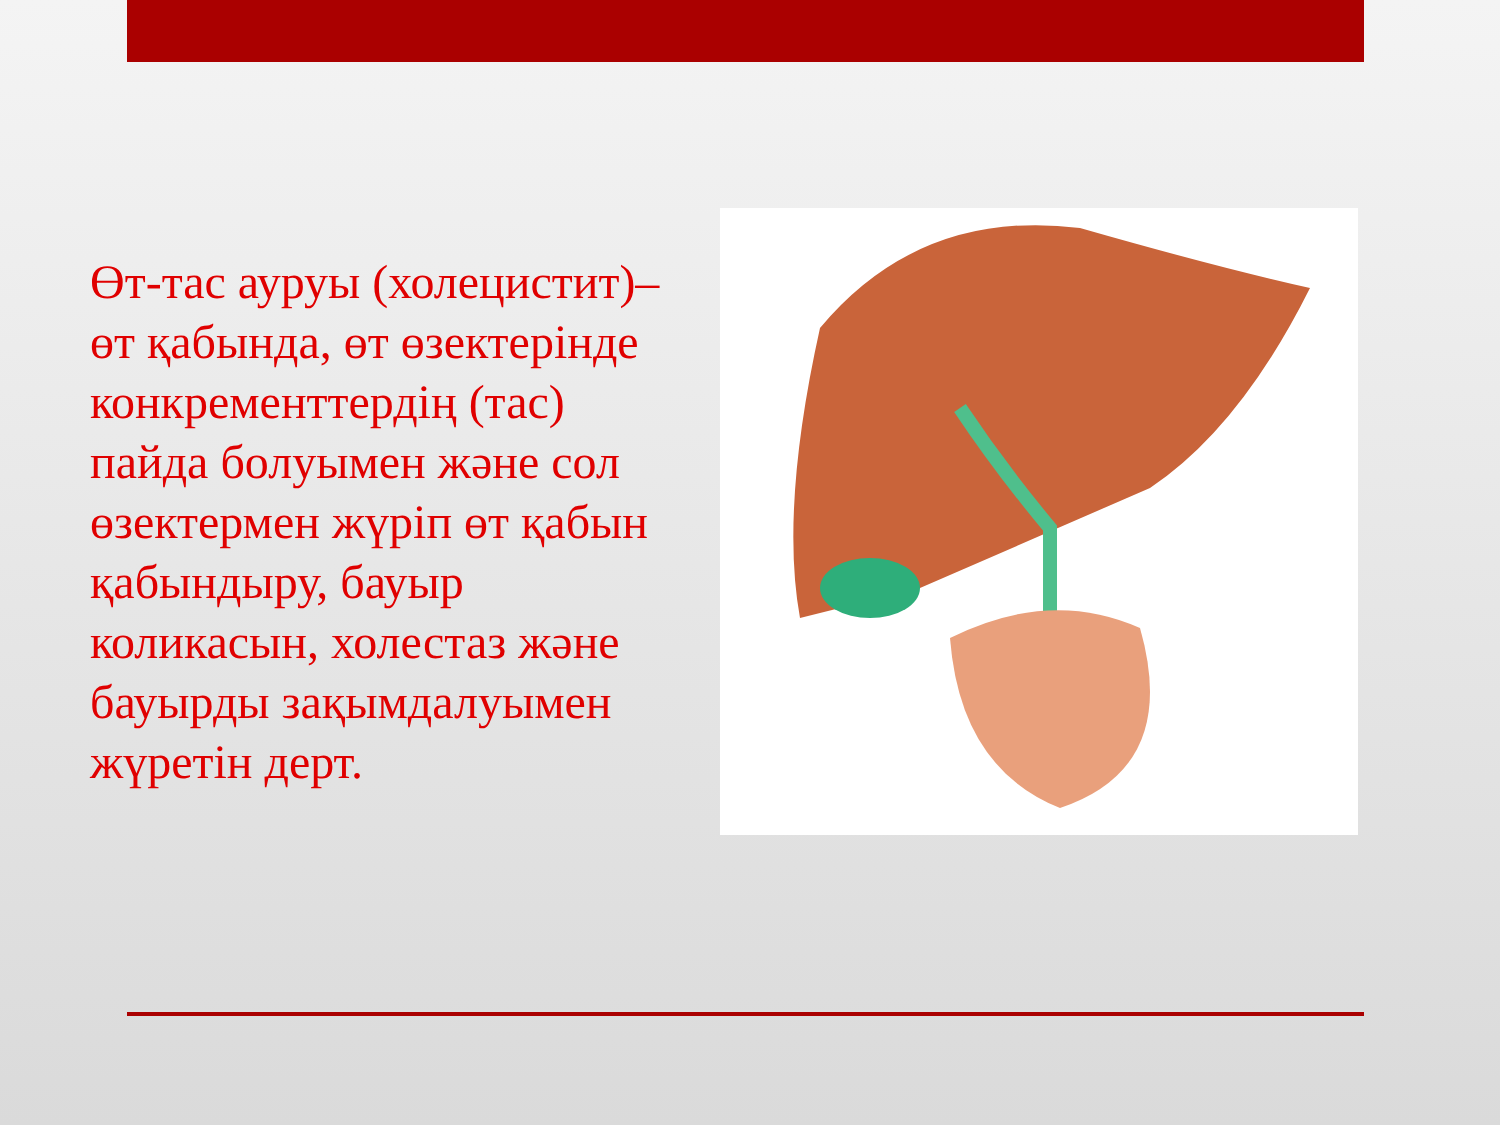Өт-тас ауруы (холецистит)– өт қабында, өт өзектерінде конкременттердің (тас) пайда болуымен және сол өзектермен жүріп өт қабын қабындыру, бауыр коликасын, холестаз және бауырды зақымдалуымен жүретін дерт.